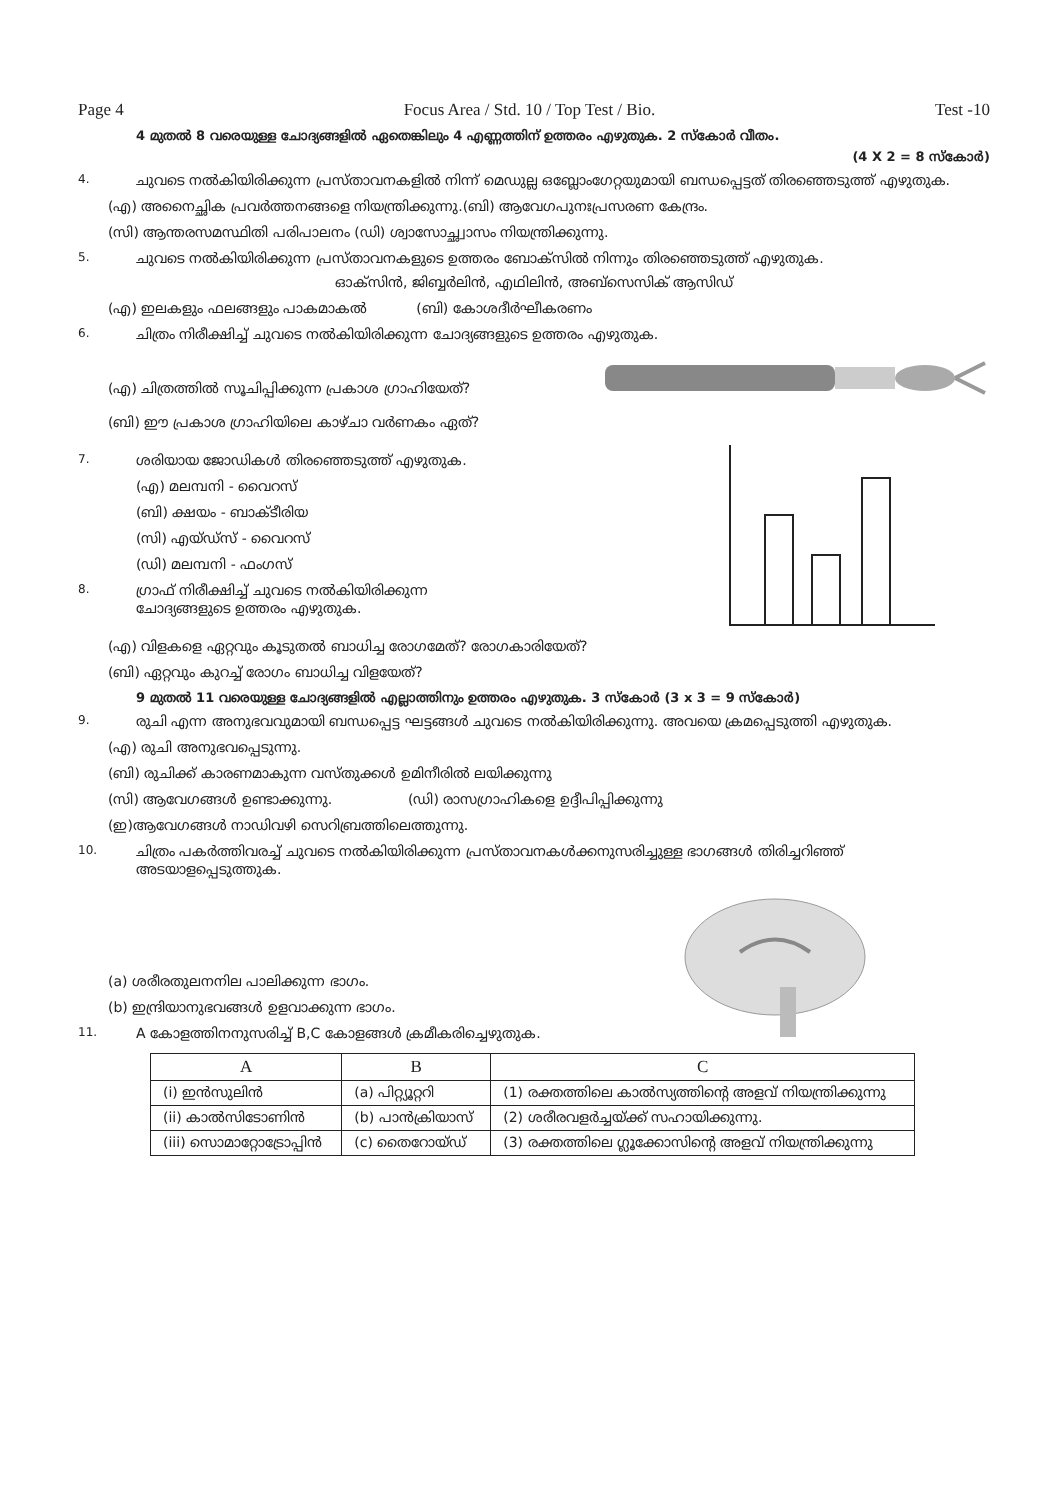Page 4 Focus Area / Std. 10 / Top Test / Bio. Test -10
4 മുതൽ 8 വരെയുള്ള ചോദ്യങ്ങളിൽ ഏതെങ്കിലും 4 എണ്ണത്തിന് ഉത്തരം എഴുതുക. 2 സ്കോർ വീതം.
(4 X 2 = 8 സ്കോർ)
4. ചുവടെ നൽകിയിരിക്കുന്ന പ്രസ്താവനകളിൽ നിന്ന് മെഡുല്ല ഒബ്ലോംഗേറ്റയുമായി ബന്ധപ്പെട്ടത് തിരഞ്ഞെടുത്ത് എഴുതുക.
(എ) അനൈച്ഛിക പ്രവർത്തനങ്ങളെ നിയന്ത്രിക്കുന്നു.(ബി) ആവേഗപുനഃപ്രസരണ കേന്ദ്രം.
(സി) ആന്തരസമസ്ഥിതി പരിപാലനം (ഡി) ശ്വാസോച്ഛ്വാസം നിയന്ത്രിക്കുന്നു.
5. ചുവടെ നൽകിയിരിക്കുന്ന പ്രസ്താവനകളുടെ ഉത്തരം ബോക്സിൽ നിന്നും തിരഞ്ഞെടുത്ത് എഴുതുക.
ഓക്സിൻ, ജിബ്ബർലിൻ, എഥിലിൻ, അബ്സെസിക് ആസിഡ്
(എ) ഇലകളും ഫലങ്ങളും പാകമാകൽ (ബി) കോശദീർഘീകരണം
6. ചിത്രം നിരീക്ഷിച്ച് ചുവടെ നൽകിയിരിക്കുന്ന ചോദ്യങ്ങളുടെ ഉത്തരം എഴുതുക.
(എ) ചിത്രത്തിൽ സൂചിപ്പിക്കുന്ന പ്രകാശ ഗ്രാഹിയേത്?
(ബി) ഈ പ്രകാശ ഗ്രാഹിയിലെ കാഴ്ചാ വർണകം ഏത്?
7. ശരിയായ ജോഡികൾ തിരഞ്ഞെടുത്ത് എഴുതുക.
(എ) മലമ്പനി - വൈറസ്
(ബി) ക്ഷയം - ബാക്ടീരിയ
(സി) എയ്ഡ്സ് - വൈറസ്
(ഡി) മലമ്പനി - ഫംഗസ്
8. ഗ്രാഫ് നിരീക്ഷിച്ച് ചുവടെ നൽകിയിരിക്കുന്ന
ചോദ്യങ്ങളുടെ ഉത്തരം എഴുതുക.
(എ) വിളകളെ ഏറ്റവും കൂടുതൽ ബാധിച്ച രോഗമേത്? രോഗകാരിയേത്?
(ബി) ഏറ്റവും കുറച്ച് രോഗം ബാധിച്ച വിളയേത്?
9 മുതൽ 11 വരെയുള്ള ചോദ്യങ്ങളിൽ എല്ലാത്തിനും ഉത്തരം എഴുതുക. 3 സ്കോർ (3 x 3 = 9 സ്കോർ)
9. രുചി എന്ന അനുഭവവുമായി ബന്ധപ്പെട്ട ഘട്ടങ്ങൾ ചുവടെ നൽകിയിരിക്കുന്നു. അവയെ ക്രമപ്പെടുത്തി എഴുതുക.
(എ) രുചി അനുഭവപ്പെടുന്നു.
(ബി) രുചിക്ക് കാരണമാകുന്ന വസ്തുക്കൾ ഉമിനീരിൽ ലയിക്കുന്നു
(സി) ആവേഗങ്ങൾ ഉണ്ടാക്കുന്നു. (ഡി) രാസഗ്രാഹികളെ ഉദ്ദീപിപ്പിക്കുന്നു
(ഇ)ആവേഗങ്ങൾ നാഡിവഴി സെറിബ്രത്തിലെത്തുന്നു.
10. ചിത്രം പകർത്തിവരച്ച് ചുവടെ നൽകിയിരിക്കുന്ന പ്രസ്താവനകൾക്കനുസരിച്ചുള്ള ഭാഗങ്ങൾ തിരിച്ചറിഞ്ഞ് അടയാളപ്പെടുത്തുക.
(a) ശരീരതുലനനില പാലിക്കുന്ന ഭാഗം.
(b) ഇന്ദ്രിയാനുഭവങ്ങൾ ഉളവാക്കുന്ന ഭാഗം.
11. A കോളത്തിനനുസരിച്ച് B,C കോളങ്ങൾ ക്രമീകരിച്ചെഴുതുക.
| A | B | C |
| --- | --- | --- |
| (i) ഇൻസുലിൻ | (a) പിറ്റ്യൂറ്ററി | (1) രക്തത്തിലെ കാൽസ്യത്തിന്റെ അളവ് നിയന്ത്രിക്കുന്നു |
| (ii) കാൽസിടോണിൻ | (b) പാൻക്രിയാസ് | (2) ശരീരവളർച്ചയ്ക്ക് സഹായിക്കുന്നു. |
| (iii) സൊമാറ്റോട്രോപ്പിൻ | (c) തൈറോയ്ഡ് | (3) രക്തത്തിലെ ഗ്ലൂക്കോസിന്റെ അളവ് നിയന്ത്രിക്കുന്നു |